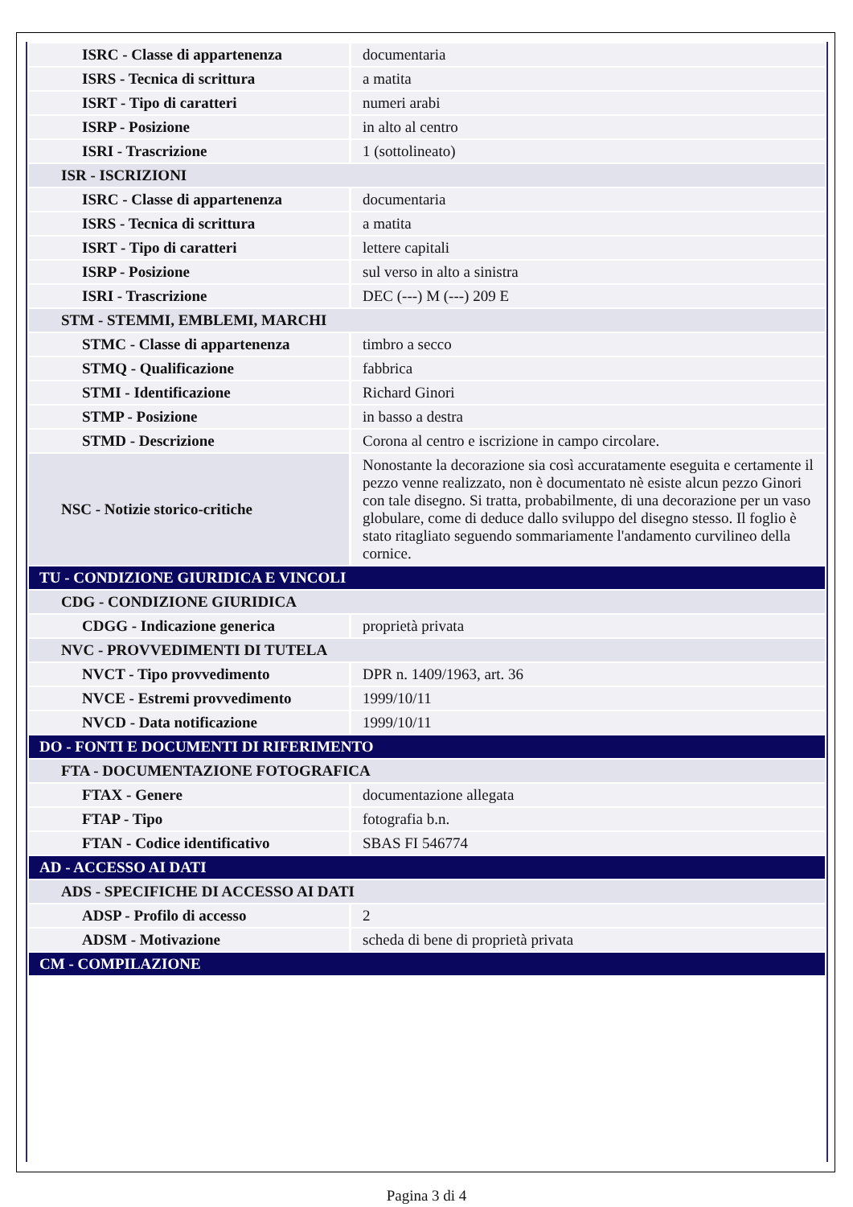| ISRC - Classe di appartenenza | documentaria |
| ISRS - Tecnica di scrittura | a matita |
| ISRT - Tipo di caratteri | numeri arabi |
| ISRP - Posizione | in alto al centro |
| ISRI - Trascrizione | 1 (sottolineato) |
| ISR - ISCRIZIONI | |
| ISRC - Classe di appartenenza | documentaria |
| ISRS - Tecnica di scrittura | a matita |
| ISRT - Tipo di caratteri | lettere capitali |
| ISRP - Posizione | sul verso in alto a sinistra |
| ISRI - Trascrizione | DEC (---) M (---) 209 E |
| STM - STEMMI, EMBLEMI, MARCHI | |
| STMC - Classe di appartenenza | timbro a secco |
| STMQ - Qualificazione | fabbrica |
| STMI - Identificazione | Richard Ginori |
| STMP - Posizione | in basso a destra |
| STMD - Descrizione | Corona al centro e iscrizione in campo circolare. |
| NSC - Notizie storico-critiche | Nonostante la decorazione sia così accuratamente eseguita e certamente il pezzo venne realizzato, non è documentato nè esiste alcun pezzo Ginori con tale disegno. Si tratta, probabilmente, di una decorazione per un vaso globulare, come di deduce dallo sviluppo del disegno stesso. Il foglio è stato ritagliato seguendo sommariamente l'andamento curvilineo della cornice. |
| TU - CONDIZIONE GIURIDICA E VINCOLI | |
| CDG - CONDIZIONE GIURIDICA | |
| CDGG - Indicazione generica | proprietà privata |
| NVC - PROVVEDIMENTI DI TUTELA | |
| NVCT - Tipo provvedimento | DPR n. 1409/1963, art. 36 |
| NVCE - Estremi provvedimento | 1999/10/11 |
| NVCD - Data notificazione | 1999/10/11 |
| DO - FONTI E DOCUMENTI DI RIFERIMENTO | |
| FTA - DOCUMENTAZIONE FOTOGRAFICA | |
| FTAX - Genere | documentazione allegata |
| FTAP - Tipo | fotografia b.n. |
| FTAN - Codice identificativo | SBAS FI 546774 |
| AD - ACCESSO AI DATI | |
| ADS - SPECIFICHE DI ACCESSO AI DATI | |
| ADSP - Profilo di accesso | 2 |
| ADSM - Motivazione | scheda di bene di proprietà privata |
| CM - COMPILAZIONE | |
Pagina 3 di 4